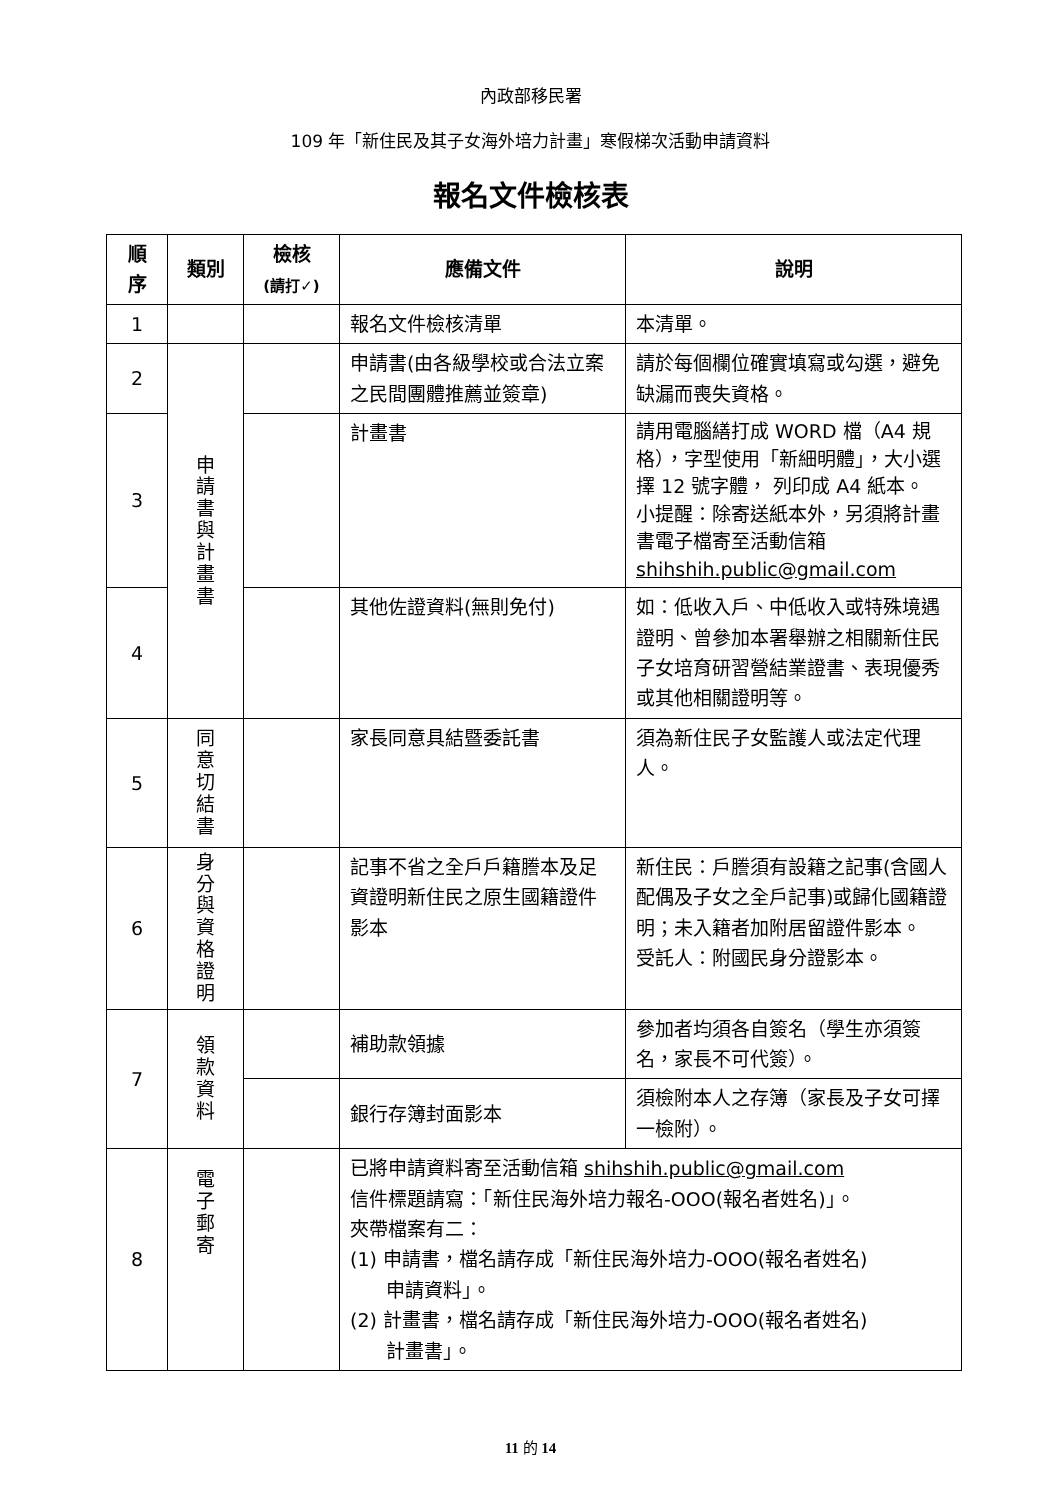內政部移民署
109 年「新住民及其子女海外培力計畫」寒假梯次活動申請資料
報名文件檢核表
| 順 序 | 類別 | 檢核 (請打✓) | 應備文件 | 說明 |
| --- | --- | --- | --- | --- |
| 1 | | | 報名文件檢核清單 | 本清單。 |
| 2 | 申 請 書 與 計 畫 書 | | 申請書(由各級學校或合法立案之民間團體推薦並簽章) | 請於每個欄位確實填寫或勾選，避免缺漏而喪失資格。 |
| 3 | | | 計畫書 | 請用電腦繕打成 WORD 檔（A4 規格），字型使用「新細明體」，大小選擇 12 號字體， 列印成 A4 紙本。 小提醒：除寄送紙本外，另須將計畫書電子檔寄至活動信箱 shihshih.public@gmail.com |
| 4 | | | 其他佐證資料(無則免付) | 如：低收入戶、中低收入或特殊境遇證明、曾參加本署舉辦之相關新住民子女培育研習營結業證書、表現優秀或其他相關證明等。 |
| 5 | 同 意 切 結 書 | | 家長同意具結暨委託書 | 須為新住民子女監護人或法定代理人。 |
| 6 | 身 分 與 資 格 證 明 | | 記事不省之全戶戶籍謄本及足資證明新住民之原生國籍證件影本 | 新住民：戶謄須有設籍之記事(含國人配偶及子女之全戶記事)或歸化國籍證明；未入籍者加附居留證件影本。 受託人：附國民身分證影本。 |
| 7 | 領 款 資 料 | | 補助款領據 | 參加者均須各自簽名（學生亦須簽名，家長不可代簽）。 |
| | | | 銀行存簿封面影本 | 須檢附本人之存簿（家長及子女可擇一檢附）。 |
| 8 | 電 子 郵 寄 | | 已將申請資料寄至活動信箱 shihshih.public@gmail.com 信件標題請寫：「新住民海外培力報名-OOO(報名者姓名)」。 夾帶檔案有二： (1) 申請書，檔名請存成「新住民海外培力-OOO(報名者姓名) 申請資料」。 (2) 計畫書，檔名請存成「新住民海外培力-OOO(報名者姓名) 計畫書」。 | |
11 的 14